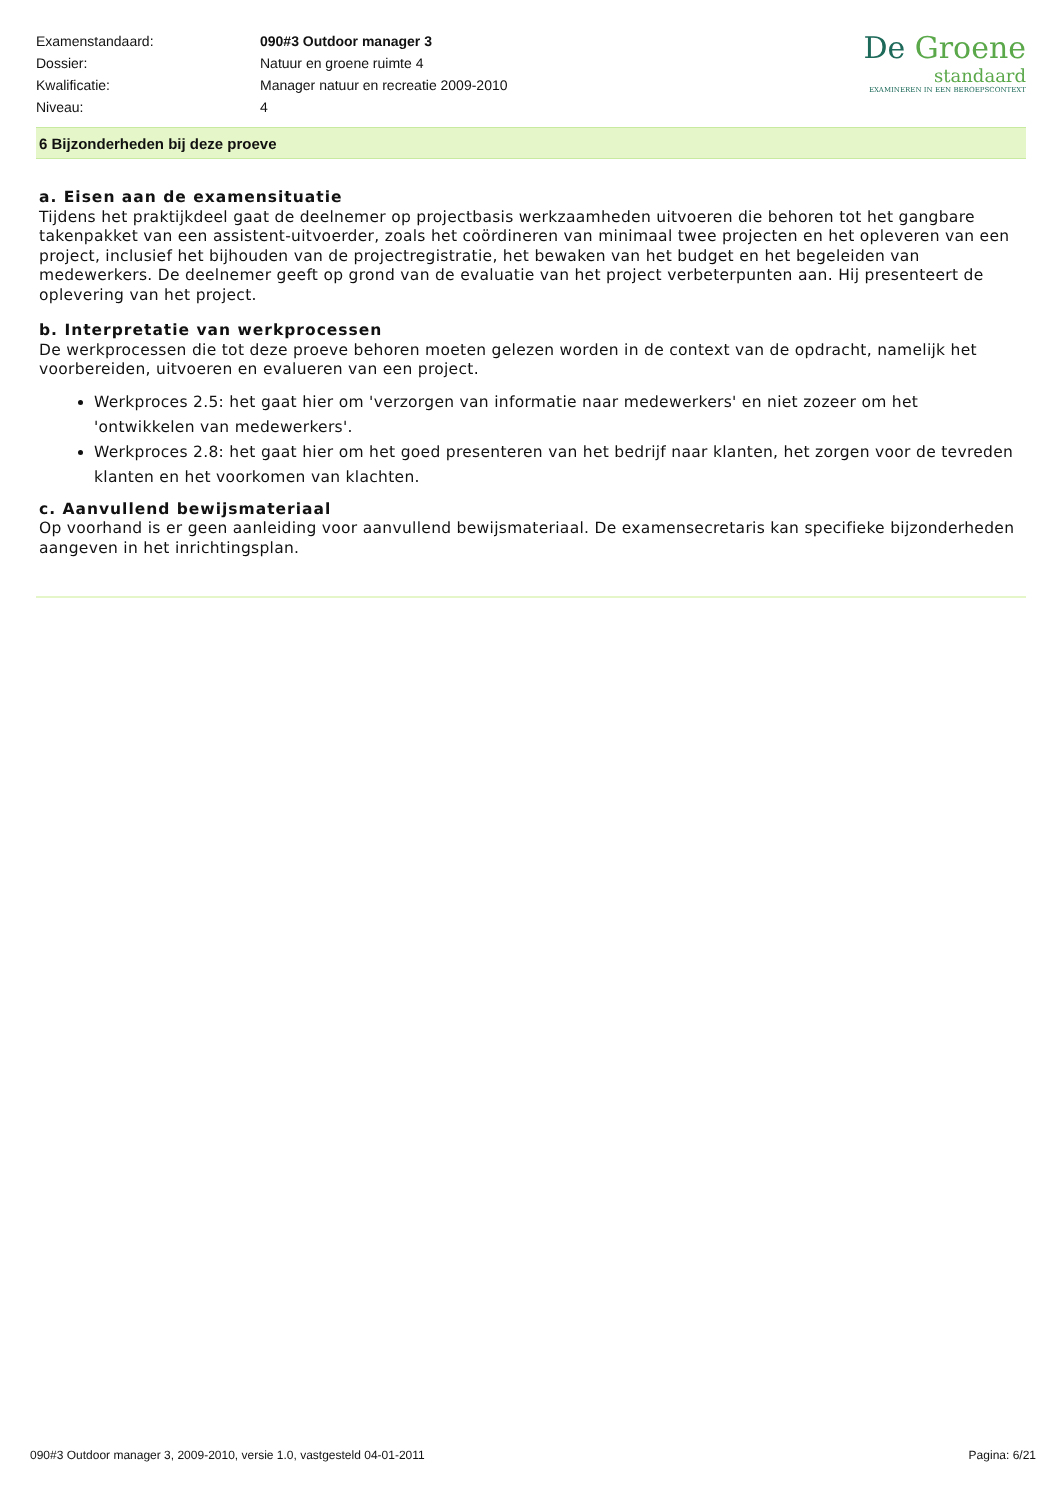| Examenstandaard: | 090#3 Outdoor manager 3 |
| Dossier: | Natuur en groene ruimte 4 |
| Kwalificatie: | Manager natuur en recreatie 2009-2010 |
| Niveau: | 4 |
De Groene
standaard
EXAMINEREN IN EEN BEROEPSCONTEXT
6 Bijzonderheden bij deze proeve
a. Eisen aan de examensituatie
Tijdens het praktijkdeel gaat de deelnemer op projectbasis werkzaamheden uitvoeren die behoren tot het gangbare takenpakket van een assistent-uitvoerder, zoals het coördineren van minimaal twee projecten en het opleveren van een project, inclusief het bijhouden van de projectregistratie, het bewaken van het budget en het begeleiden van medewerkers. De deelnemer geeft op grond van de evaluatie van het project verbeterpunten aan. Hij presenteert de oplevering van het project.
b. Interpretatie van werkprocessen
De werkprocessen die tot deze proeve behoren moeten gelezen worden in de context van de opdracht, namelijk het voorbereiden, uitvoeren en evalueren van een project.
Werkproces 2.5: het gaat hier om 'verzorgen van informatie naar medewerkers' en niet zozeer om het 'ontwikkelen van medewerkers'.
Werkproces 2.8: het gaat hier om het goed presenteren van het bedrijf naar klanten, het zorgen voor de tevreden klanten en het voorkomen van klachten.
c. Aanvullend bewijsmateriaal
Op voorhand is er geen aanleiding voor aanvullend bewijsmateriaal. De examensecretaris kan specifieke bijzonderheden aangeven in het inrichtingsplan.
090#3 Outdoor manager 3, 2009-2010, versie 1.0, vastgesteld 04-01-2011 Pagina: 6/21